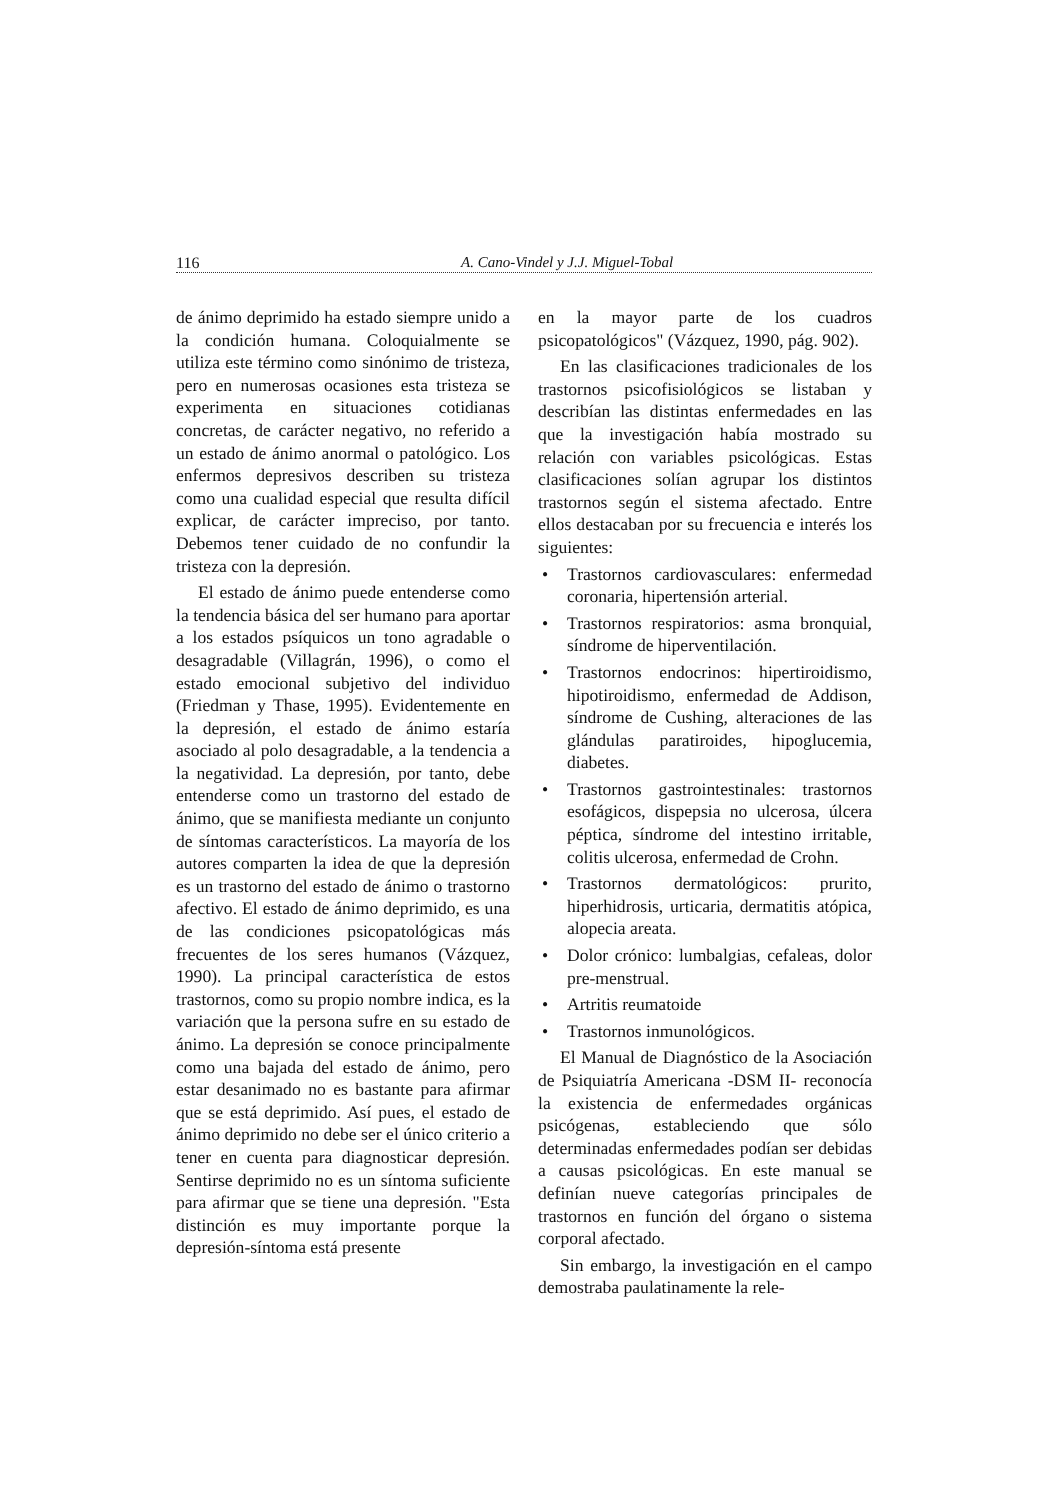116 A. Cano-Vindel y J.J. Miguel-Tobal
de ánimo deprimido ha estado siempre unido a la condición humana. Coloquialmente se utiliza este término como sinónimo de tristeza, pero en numerosas ocasiones esta tristeza se experimenta en situaciones cotidianas concretas, de carácter negativo, no referido a un estado de ánimo anormal o patológico. Los enfermos depresivos describen su tristeza como una cualidad especial que resulta difícil explicar, de carácter impreciso, por tanto. Debemos tener cuidado de no confundir la tristeza con la depresión.
El estado de ánimo puede entenderse como la tendencia básica del ser humano para aportar a los estados psíquicos un tono agradable o desagradable (Villagrán, 1996), o como el estado emocional subjetivo del individuo (Friedman y Thase, 1995). Evidentemente en la depresión, el estado de ánimo estaría asociado al polo desagradable, a la tendencia a la negatividad. La depresión, por tanto, debe entenderse como un trastorno del estado de ánimo, que se manifiesta mediante un conjunto de síntomas característicos. La mayoría de los autores comparten la idea de que la depresión es un trastorno del estado de ánimo o trastorno afectivo. El estado de ánimo deprimido, es una de las condiciones psicopatológicas más frecuentes de los seres humanos (Vázquez, 1990). La principal característica de estos trastornos, como su propio nombre indica, es la variación que la persona sufre en su estado de ánimo. La depresión se conoce principalmente como una bajada del estado de ánimo, pero estar desanimado no es bastante para afirmar que se está deprimido. Así pues, el estado de ánimo deprimido no debe ser el único criterio a tener en cuenta para diagnosticar depresión. Sentirse deprimido no es un síntoma suficiente para afirmar que se tiene una depresión. "Esta distinción es muy importante porque la depresión-síntoma está presente
en la mayor parte de los cuadros psicopatológicos" (Vázquez, 1990, pág. 902).
En las clasificaciones tradicionales de los trastornos psicofisiológicos se listaban y describían las distintas enfermedades en las que la investigación había mostrado su relación con variables psicológicas. Estas clasificaciones solían agrupar los distintos trastornos según el sistema afectado. Entre ellos destacaban por su frecuencia e interés los siguientes:
• Trastornos cardiovasculares: enfermedad coronaria, hipertensión arterial.
• Trastornos respiratorios: asma bronquial, síndrome de hiperventilación.
• Trastornos endocrinos: hipertiroidismo, hipotiroidismo, enfermedad de Addison, síndrome de Cushing, alteraciones de las glándulas paratiroides, hipoglucemia, diabetes.
• Trastornos gastrointestinales: trastornos esofágicos, dispepsia no ulcerosa, úlcera péptica, síndrome del intestino irritable, colitis ulcerosa, enfermedad de Crohn.
• Trastornos dermatológicos: prurito, hiperhidrosis, urticaria, dermatitis atópica, alopecia areata.
• Dolor crónico: lumbalgias, cefaleas, dolor pre-menstrual.
• Artritis reumatoide
• Trastornos inmunológicos.
El Manual de Diagnóstico de la Asociación de Psiquiatría Americana -DSM II- reconocía la existencia de enfermedades orgánicas psicógenas, estableciendo que sólo determinadas enfermedades podían ser debidas a causas psicológicas. En este manual se definían nueve categorías principales de trastornos en función del órgano o sistema corporal afectado.
Sin embargo, la investigación en el campo demostraba paulatinamente la rele-